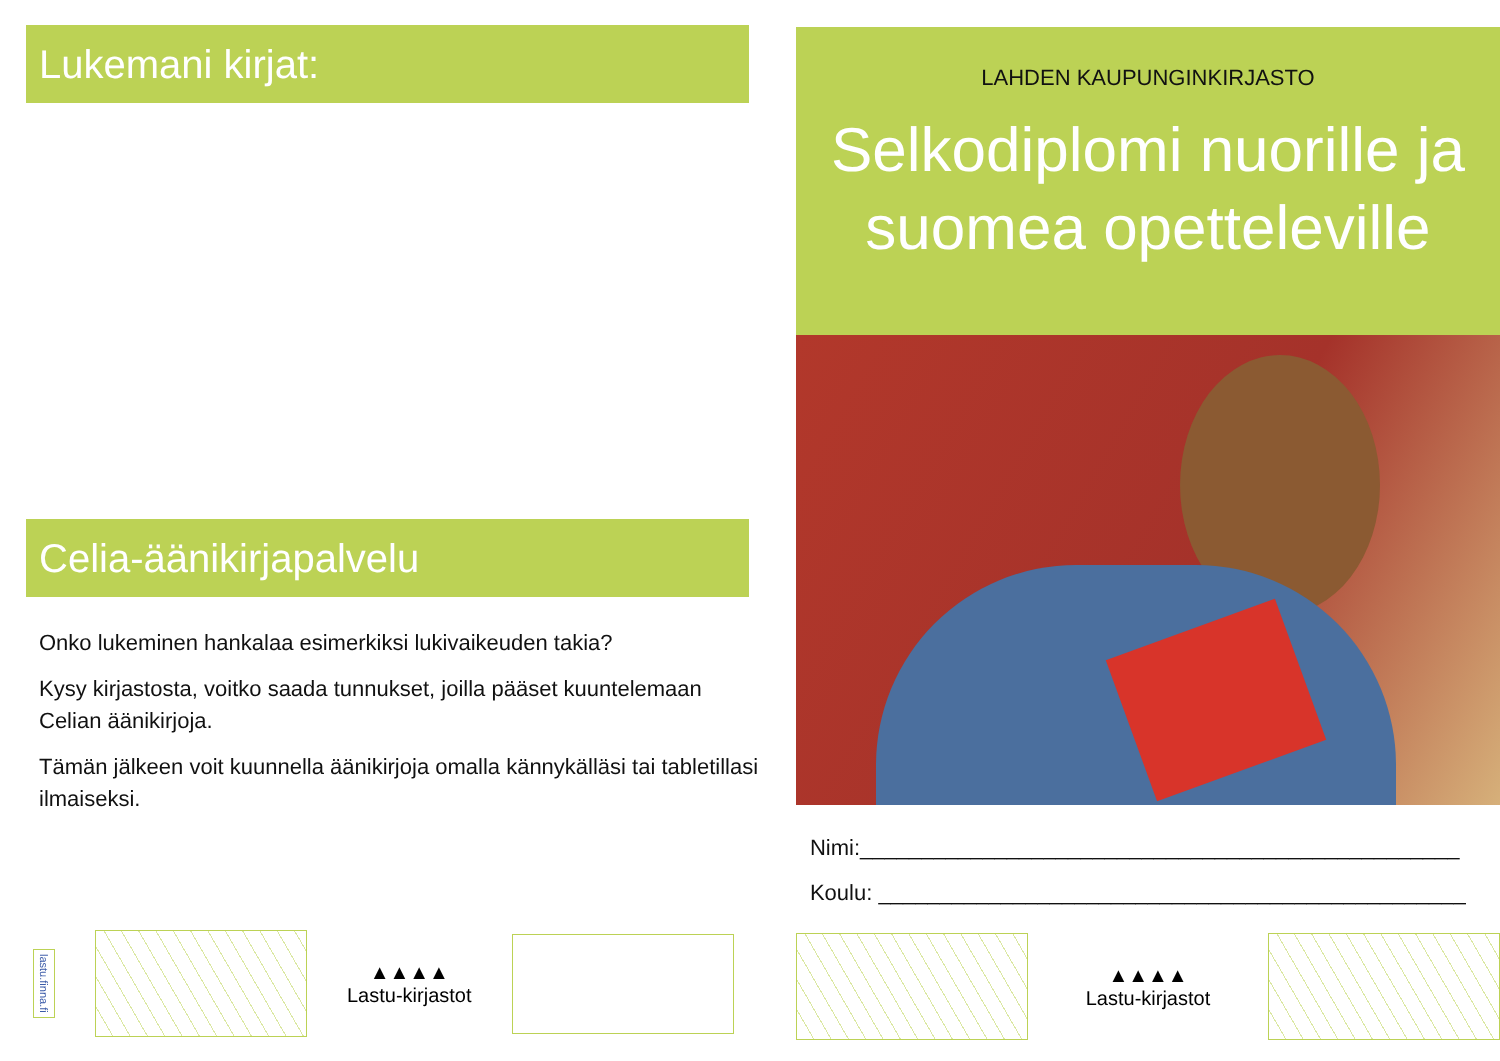Lukemani kirjat:
Celia-äänikirjapalvelu
Onko lukeminen hankalaa esimerkiksi lukivaikeuden takia?
Kysy kirjastosta, voitko saada tunnukset, joilla pääset kuuntelemaan Celian äänikirjoja.
Tämän jälkeen voit kuunnella äänikirjoja omalla kännykälläsi tai tabletillasi ilmaiseksi.
lastu.finna.fi
▲▲▲▲
Lastu-kirjastot
LAHDEN KAUPUNGINKIRJASTO
Selkodiplomi nuorille ja
suomea opetteleville
Nimi:_________________________________________________
Koulu: ________________________________________________
▲▲▲▲
Lastu-kirjastot